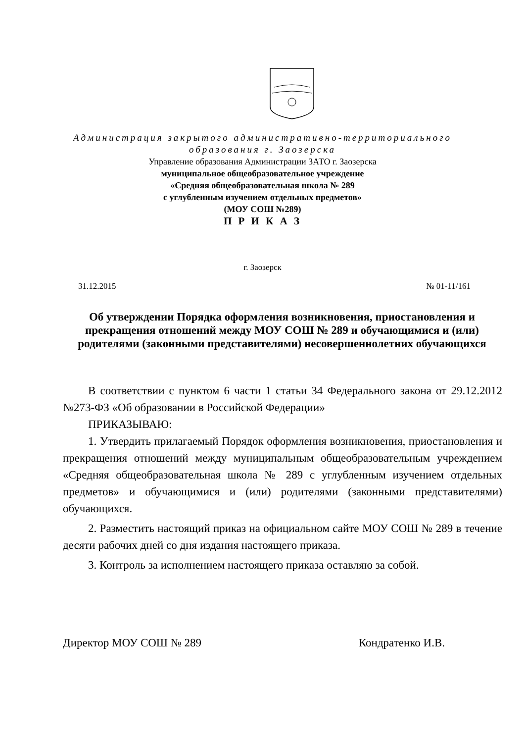Администрация закрытого административно-территориального
образования г. Заозерска
Управление образования Администрации ЗАТО г. Заозерска
муниципальное общеобразовательное учреждение
«Средняя общеобразовательная школа № 289
с углубленным изучением отдельных предметов»
(МОУ СОШ №289)
П Р И К А З
г. Заозерск
31.12.2015 № 01-11/161
Об утверждении Порядка оформления возникновения, приостановления и прекращения отношений между МОУ СОШ № 289 и обучающимися и (или) родителями (законными представителями) несовершеннолетних обучающихся
В соответствии с пунктом 6 части 1 статьи 34 Федерального закона от 29.12.2012 №273-ФЗ «Об образовании в Российской Федерации»
ПРИКАЗЫВАЮ:
1. Утвердить прилагаемый Порядок оформления возникновения, приостановления и прекращения отношений между муниципальным общеобразовательным учреждением «Средняя общеобразовательная школа № 289 с углубленным изучением отдельных предметов» и обучающимися и (или) родителями (законными представителями) обучающихся.
2. Разместить настоящий приказ на официальном сайте МОУ СОШ № 289 в течение десяти рабочих дней со дня издания настоящего приказа.
3. Контроль за исполнением настоящего приказа оставляю за собой.
Директор МОУ СОШ № 289 Кондратенко И.В.